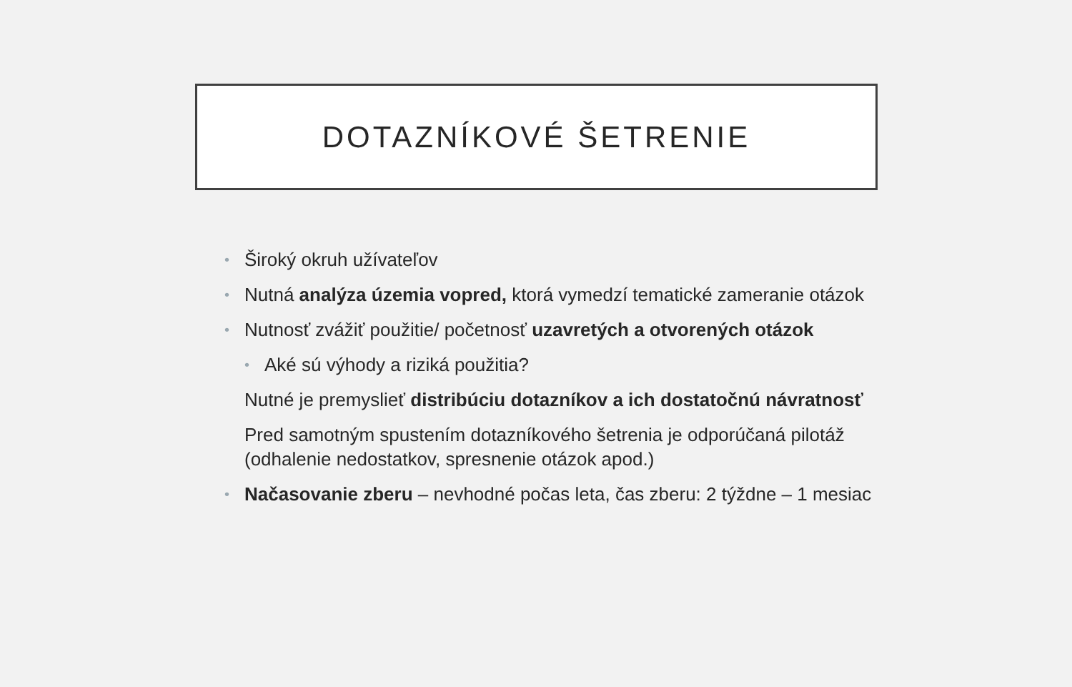DOTAZNÍKOVÉ ŠETRENIE
• Široký okruh užívateľov
• Nutná analýza územia vopred, ktorá vymedzí tematické zameranie otázok
• Nutnosť zvážiť použitie/ početnosť uzavretých a otvorených otázok
• Aké sú výhody a riziká použitia?
Nutné je premyslieť distribúciu dotazníkov a ich dostatočnú návratnosť
Pred samotným spustením dotazníkového šetrenia je odporúčaná pilotáž (odhalenie nedostatkov, spresnenie otázok apod.)
• Načasovanie zberu – nevhodné počas leta, čas zberu: 2 týždne – 1 mesiac